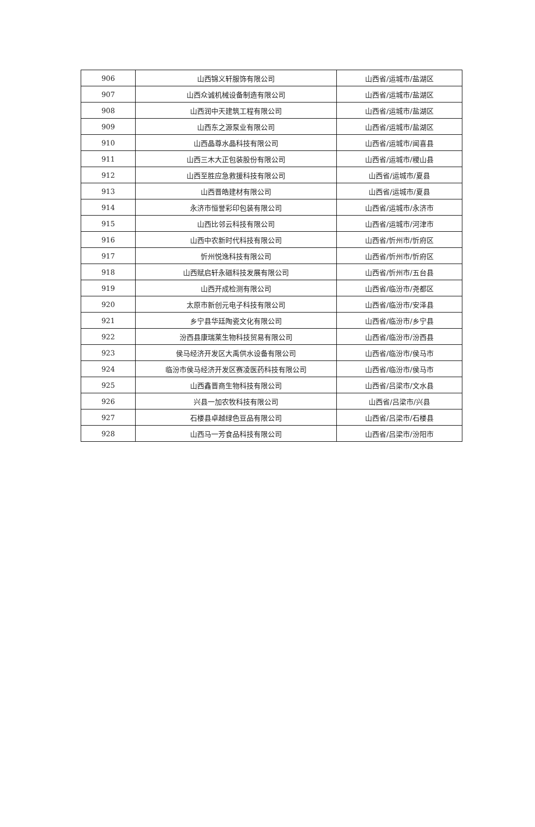| 906 | 山西锦义轩服饰有限公司 | 山西省/运城市/盐湖区 |
| 907 | 山西众诚机械设备制造有限公司 | 山西省/运城市/盐湖区 |
| 908 | 山西润中天建筑工程有限公司 | 山西省/运城市/盐湖区 |
| 909 | 山西东之源泵业有限公司 | 山西省/运城市/盐湖区 |
| 910 | 山西晶尊水晶科技有限公司 | 山西省/运城市/闻喜县 |
| 911 | 山西三木大正包装股份有限公司 | 山西省/运城市/稷山县 |
| 912 | 山西至胜应急救援科技有限公司 | 山西省/运城市/夏县 |
| 913 | 山西晋皓建材有限公司 | 山西省/运城市/夏县 |
| 914 | 永济市恒誉彩印包装有限公司 | 山西省/运城市/永济市 |
| 915 | 山西比邻云科技有限公司 | 山西省/运城市/河津市 |
| 916 | 山西中农新时代科技有限公司 | 山西省/忻州市/忻府区 |
| 917 | 忻州悦逸科技有限公司 | 山西省/忻州市/忻府区 |
| 918 | 山西赋启轩永磁科技发展有限公司 | 山西省/忻州市/五台县 |
| 919 | 山西开成检测有限公司 | 山西省/临汾市/尧都区 |
| 920 | 太原市新创元电子科技有限公司 | 山西省/临汾市/安泽县 |
| 921 | 乡宁县华廷陶瓷文化有限公司 | 山西省/临汾市/乡宁县 |
| 922 | 汾西县康瑞莱生物科技贸易有限公司 | 山西省/临汾市/汾西县 |
| 923 | 侯马经济开发区大禹供水设备有限公司 | 山西省/临汾市/侯马市 |
| 924 | 临汾市侯马经济开发区赛凌医药科技有限公司 | 山西省/临汾市/侯马市 |
| 925 | 山西鑫晋商生物科技有限公司 | 山西省/吕梁市/文水县 |
| 926 | 兴县一加农牧科技有限公司 | 山西省/吕梁市/兴县 |
| 927 | 石楼县卓越绿色豆品有限公司 | 山西省/吕梁市/石楼县 |
| 928 | 山西马一芳食品科技有限公司 | 山西省/吕梁市/汾阳市 |